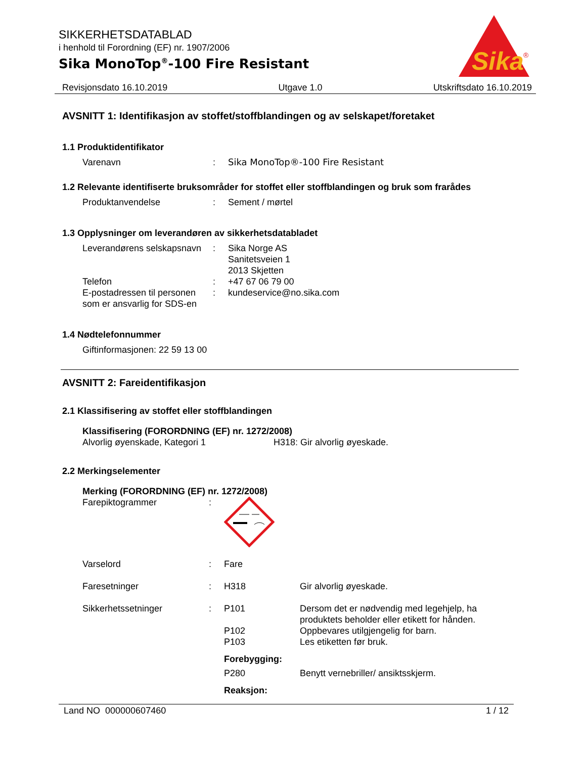SIKKERHETSDATABLAD
i henhold til Forordning (EF) nr. 1907/2006
Sika MonoTop<sup>®</sup>-100 Fire Resistant
Sika
®
Revisjonsdato 16.10.2019 Utgave 1.0 Utskriftsdato 16.10.2019
AVSNITT 1: Identifikasjon av stoffet/stoffblandingen og av selskapet/foretaket
1.1 Produktidentifikator
Varenavn: Sika MonoTop®-100 Fire Resistant
1.2 Relevante identifiserte bruksområder for stoffet eller stoffblandingen og bruk som frarådes
Produktanvendelse: Sement / mørtel
1.3 Opplysninger om leverandøren av sikkerhetsdatabladet
Leverandørens selskapsnavn: Sika Norge AS
Sanitetsveien 1
2013 Skjetten
Telefon: +47 67 06 79 00
E-postadressen til personen som er ansvarlig for SDS-en: kundeservice@no.sika.com
1.4 Nødtelefonnummer
Giftinformasjonen: 22 59 13 00
AVSNITT 2: Fareidentifikasjon
2.1 Klassifisering av stoffet eller stoffblandingen
Klassifisering (FORORDNING (EF) nr. 1272/2008)
Alvorlig øyenskade, Kategori 1 H318: Gir alvorlig øyeskade.
2.2 Merkingselementer
Merking (FORORDNING (EF) nr. 1272/2008)
Farepiktogrammer:
Varselord: Fare
Faresetninger: H318 Gir alvorlig øyeskade.
Sikkerhetssetninger: P101 Dersom det er nødvendig med legehjelp, ha
produktets beholder eller etikett for hånden.
P102 Oppbevares utilgjengelig for barn.
P103 Les etiketten før bruk.
Forebygging:
P280 Benytt vernebriller/ ansiktsskjerm.
Reaksjon:
Land NO 000000607460 1 / 12